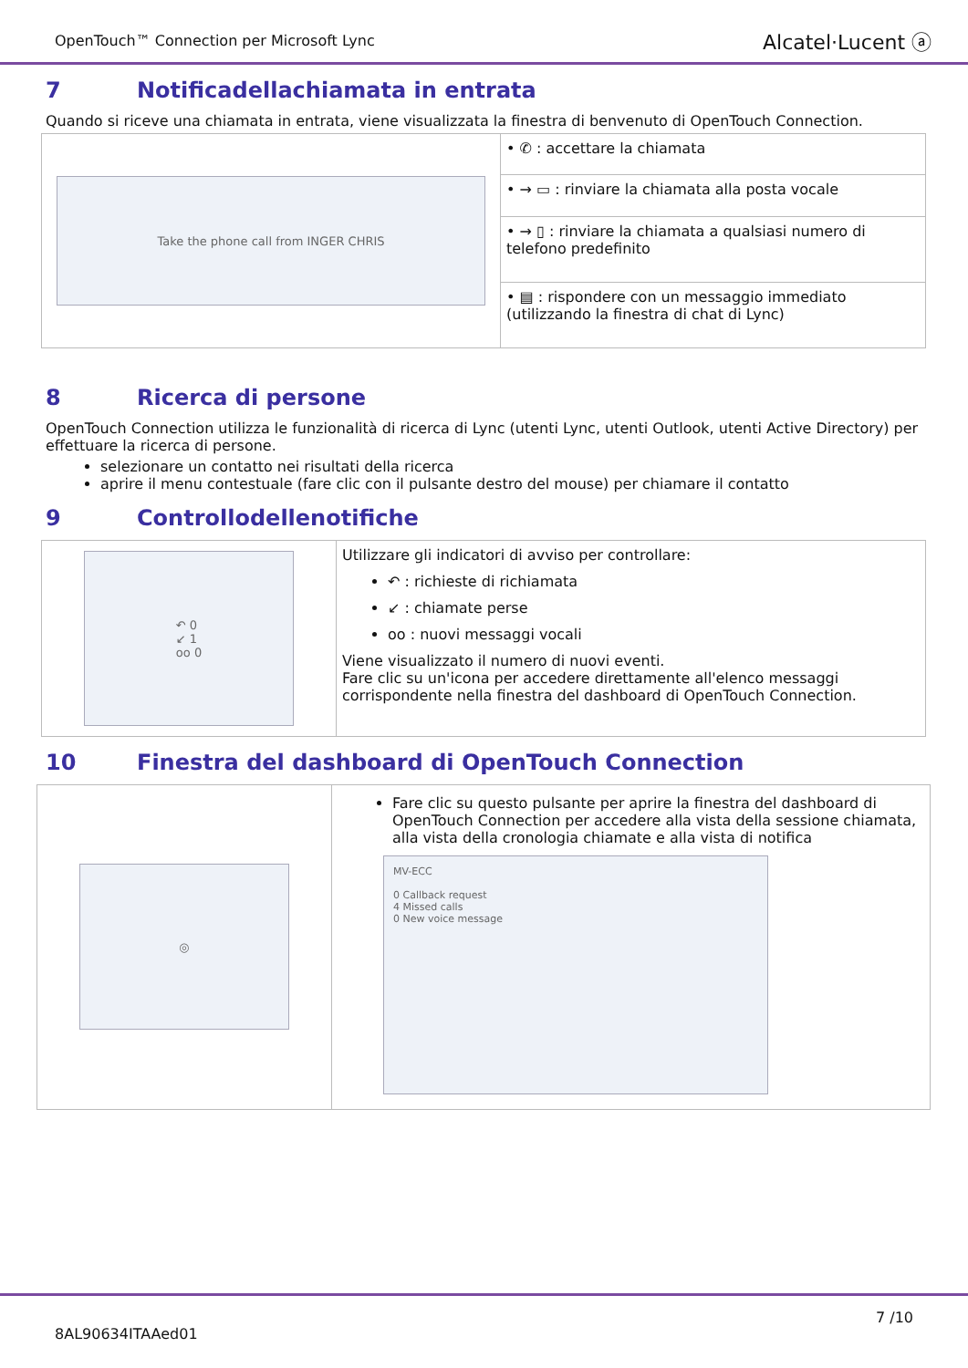OpenTouch™ Connection per Microsoft Lync
Alcatel·Lucent ⓐ
7 Notificadellachiamata in entrata
Quando si riceve una chiamata in entrata, viene visualizzata la finestra di benvenuto di OpenTouch Connection.
| Take the phone call from INGER CHRIS | • ✆ : accettare la chiamata |
| | • → ▭ : rinviare la chiamata alla posta vocale |
| | • → ▯ : rinviare la chiamata a qualsiasi numero di telefono predefinito |
| | • ▤ : rispondere con un messaggio immediato (utilizzando la finestra di chat di Lync) |
8 Ricerca di persone
OpenTouch Connection utilizza le funzionalità di ricerca di Lync (utenti Lync, utenti Outlook, utenti Active Directory) per effettuare la ricerca di persone.
selezionare un contatto nei risultati della ricerca
aprire il menu contestuale (fare clic con il pulsante destro del mouse) per chiamare il contatto
9 Controllodellenotifiche
| ↶ 0 ↙ 1 oo 0 | Utilizzare gli indicatori di avviso per controllare: ↶ : richieste di richiamata ↙ : chiamate perse oo : nuovi messaggi vocali Viene visualizzato il numero di nuovi eventi. Fare clic su un'icona per accedere direttamente all'elenco messaggi corrispondente nella finestra del dashboard di OpenTouch Connection. |
10 Finestra del dashboard di OpenTouch Connection
| ◎ | Fare clic su questo pulsante per aprire la finestra del dashboard di OpenTouch Connection per accedere alla vista della sessione chiamata, alla vista della cronologia chiamate e alla vista di notifica MV-ECC 0 Callback request 4 Missed calls 0 New voice message |
8AL90634ITAAed01
7 /10